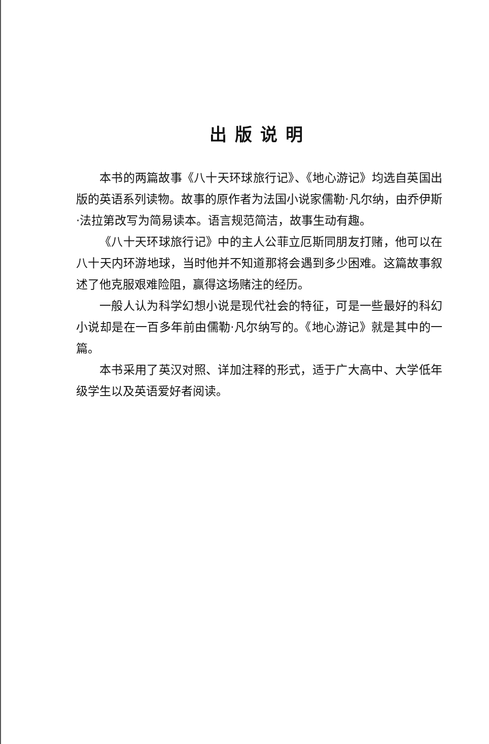出版说明
本书的两篇故事《八十天环球旅行记》、《地心游记》均选自英国出版的英语系列读物。故事的原作者为法国小说家儒勒·凡尔纳，由乔伊斯·法拉第改写为简易读本。语言规范简洁，故事生动有趣。
《八十天环球旅行记》中的主人公菲立厄斯同朋友打赌，他可以在八十天内环游地球，当时他并不知道那将会遇到多少困难。这篇故事叙述了他克服艰难险阻，赢得这场赌注的经历。
一般人认为科学幻想小说是现代社会的特征，可是一些最好的科幻小说却是在一百多年前由儒勒·凡尔纳写的。《地心游记》就是其中的一篇。
本书采用了英汉对照、详加注释的形式，适于广大高中、大学低年级学生以及英语爱好者阅读。